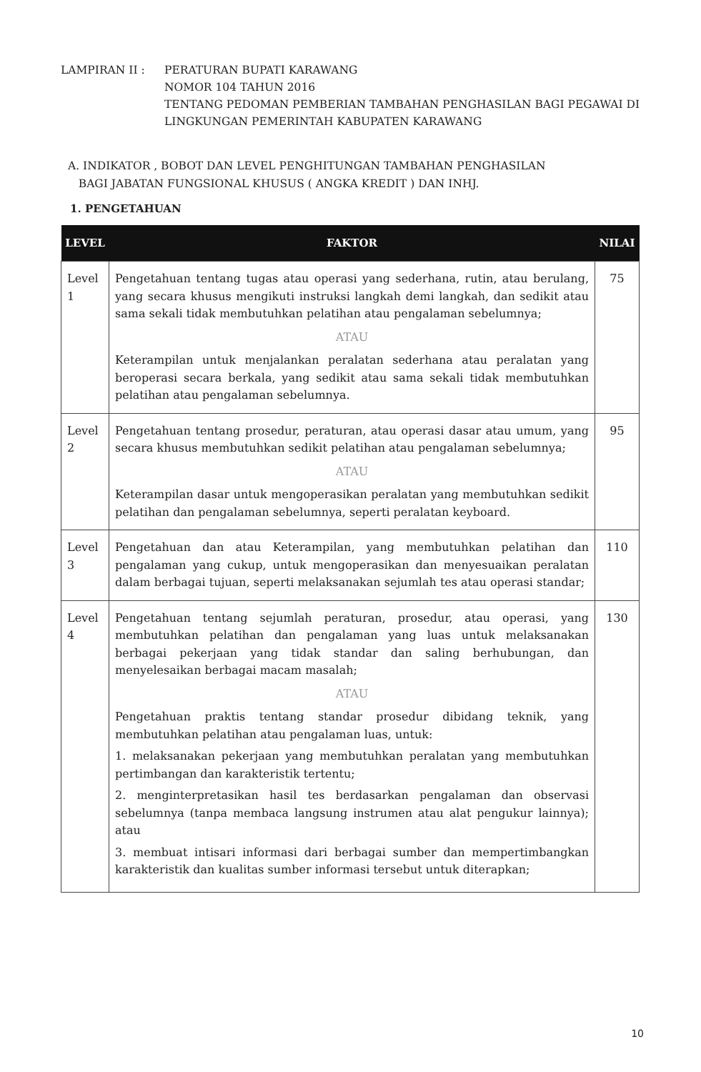| LAMPIRAN II : | PERATURAN BUPATI KARAWANG NOMOR 104 TAHUN 2016 TENTANG PEDOMAN PEMBERIAN TAMBAHAN PENGHASILAN BAGI PEGAWAI DI LINGKUNGAN PEMERINTAH KABUPATEN KARAWANG |
A. INDIKATOR , BOBOT DAN LEVEL PENGHITUNGAN TAMBAHAN PENGHASILAN
BAGI JABATAN FUNGSIONAL KHUSUS ( ANGKA KREDIT ) DAN INHJ.
1. PENGETAHUAN
| LEVEL | FAKTOR | NILAI |
| --- | --- | --- |
| Level 1 | Pengetahuan tentang tugas atau operasi yang sederhana, rutin, atau berulang, yang secara khusus mengikuti instruksi langkah demi langkah, dan sedikit atau sama sekali tidak membutuhkan pelatihan atau pengalaman sebelumnya; ATAU Keterampilan untuk menjalankan peralatan sederhana atau peralatan yang beroperasi secara berkala, yang sedikit atau sama sekali tidak membutuhkan pelatihan atau pengalaman sebelumnya. | 75 |
| Level 2 | Pengetahuan tentang prosedur, peraturan, atau operasi dasar atau umum, yang secara khusus membutuhkan sedikit pelatihan atau pengalaman sebelumnya; ATAU Keterampilan dasar untuk mengoperasikan peralatan yang membutuhkan sedikit pelatihan dan pengalaman sebelumnya, seperti peralatan keyboard. | 95 |
| Level 3 | Pengetahuan dan atau Keterampilan, yang membutuhkan pelatihan dan pengalaman yang cukup, untuk mengoperasikan dan menyesuaikan peralatan dalam berbagai tujuan, seperti melaksanakan sejumlah tes atau operasi standar; | 110 |
| Level 4 | Pengetahuan tentang sejumlah peraturan, prosedur, atau operasi, yang membutuhkan pelatihan dan pengalaman yang luas untuk melaksanakan berbagai pekerjaan yang tidak standar dan saling berhubungan, dan menyelesaikan berbagai macam masalah; ATAU Pengetahuan praktis tentang standar prosedur dibidang teknik, yang membutuhkan pelatihan atau pengalaman luas, untuk: 1. melaksanakan pekerjaan yang membutuhkan peralatan yang membutuhkan pertimbangan dan karakteristik tertentu; 2. menginterpretasikan hasil tes berdasarkan pengalaman dan observasi sebelumnya (tanpa membaca langsung instrumen atau alat pengukur lainnya); atau 3. membuat intisari informasi dari berbagai sumber dan mempertimbangkan karakteristik dan kualitas sumber informasi tersebut untuk diterapkan; | 130 |
10